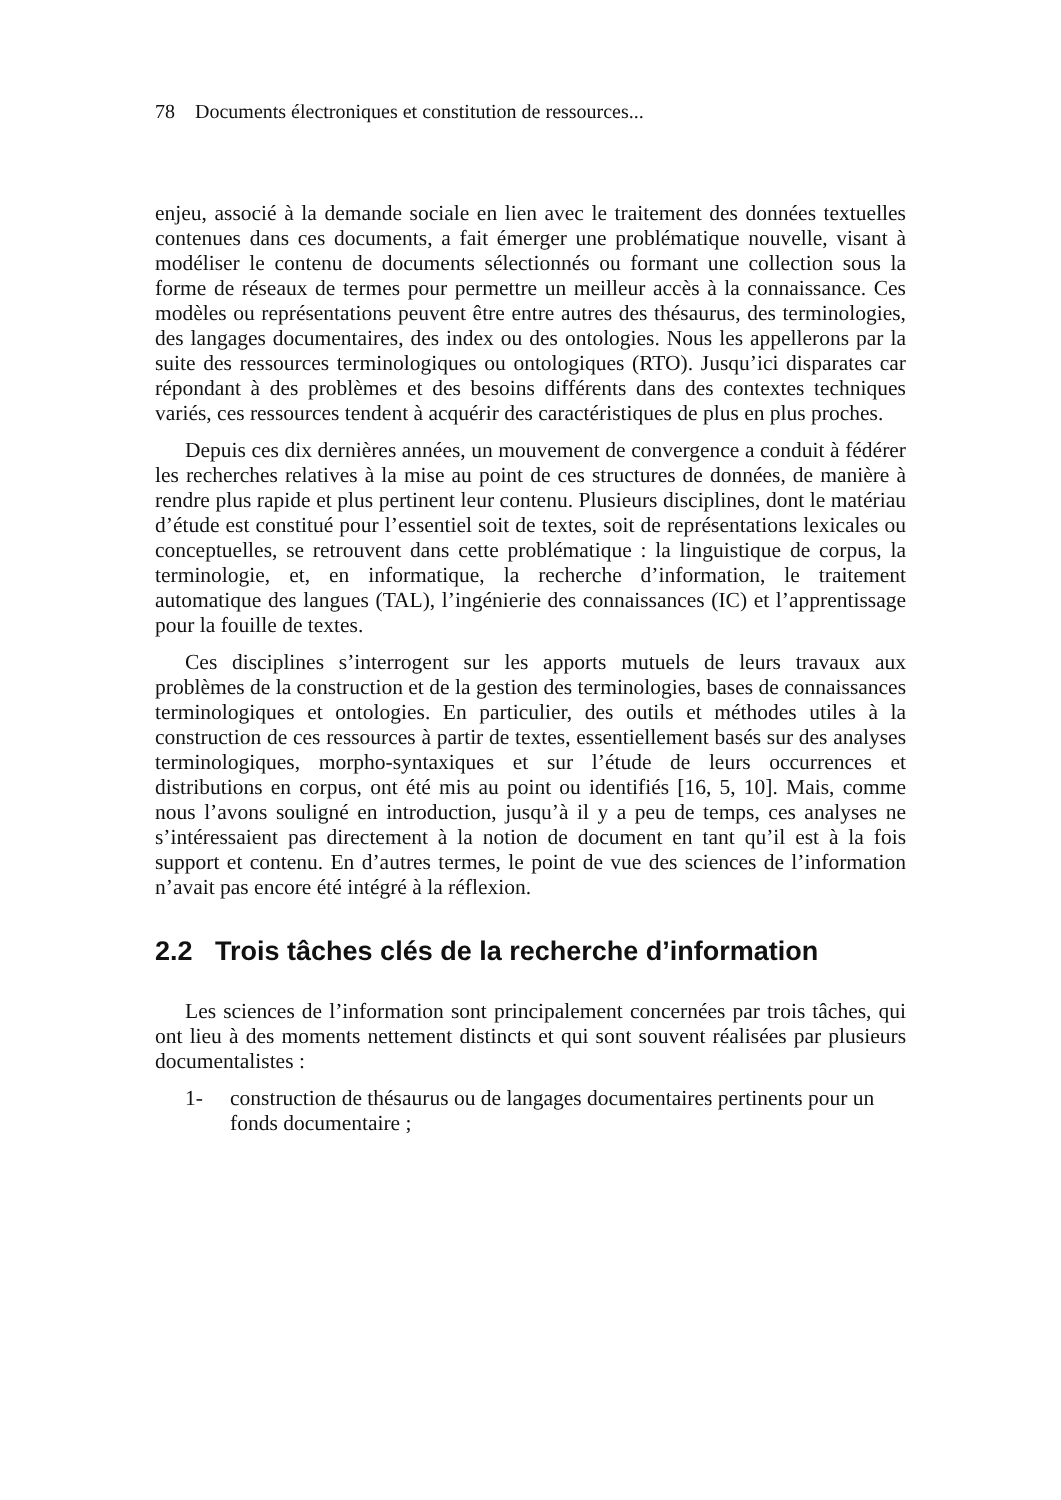78 Documents électroniques et constitution de ressources...
enjeu, associé à la demande sociale en lien avec le traitement des données textuelles contenues dans ces documents, a fait émerger une problématique nouvelle, visant à modéliser le contenu de documents sélectionnés ou formant une collection sous la forme de réseaux de termes pour permettre un meilleur accès à la connaissance. Ces modèles ou représentations peuvent être entre autres des thésaurus, des terminologies, des langages documentaires, des index ou des ontologies. Nous les appellerons par la suite des ressources terminologiques ou ontologiques (RTO). Jusqu’ici disparates car répondant à des problèmes et des besoins différents dans des contextes techniques variés, ces ressources tendent à acquérir des caractéristiques de plus en plus proches.
Depuis ces dix dernières années, un mouvement de convergence a conduit à fédérer les recherches relatives à la mise au point de ces structures de données, de manière à rendre plus rapide et plus pertinent leur contenu. Plusieurs disciplines, dont le matériau d’étude est constitué pour l’essentiel soit de textes, soit de représentations lexicales ou conceptuelles, se retrouvent dans cette problématique : la linguistique de corpus, la terminologie, et, en informatique, la recherche d’information, le traitement automatique des langues (TAL), l’ingénierie des connaissances (IC) et l’apprentissage pour la fouille de textes.
Ces disciplines s’interrogent sur les apports mutuels de leurs travaux aux problèmes de la construction et de la gestion des terminologies, bases de connaissances terminologiques et ontologies. En particulier, des outils et méthodes utiles à la construction de ces ressources à partir de textes, essentiellement basés sur des analyses terminologiques, morpho-syntaxiques et sur l’étude de leurs occurrences et distributions en corpus, ont été mis au point ou identifiés [16, 5, 10]. Mais, comme nous l’avons souligné en introduction, jusqu’à il y a peu de temps, ces analyses ne s’intéressaient pas directement à la notion de document en tant qu’il est à la fois support et contenu. En d’autres termes, le point de vue des sciences de l’information n’avait pas encore été intégré à la réflexion.
2.2 Trois tâches clés de la recherche d’information
Les sciences de l’information sont principalement concernées par trois tâches, qui ont lieu à des moments nettement distincts et qui sont souvent réalisées par plusieurs documentalistes :
1- construction de thésaurus ou de langages documentaires pertinents pour un fonds documentaire ;